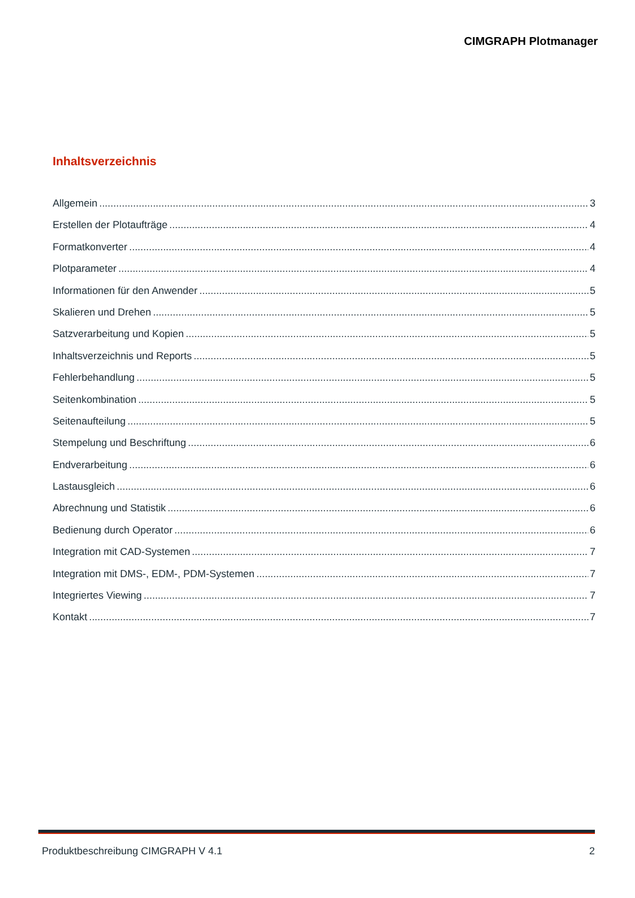CIMGRAPH Plotmanager
Inhaltsverzeichnis
Allgemein 3
Erstellen der Plotaufträge 4
Formatkonverter 4
Plotparameter 4
Informationen für den Anwender 5
Skalieren und Drehen 5
Satzverarbeitung und Kopien 5
Inhaltsverzeichnis und Reports 5
Fehlerbehandlung 5
Seitenkombination 5
Seitenaufteilung 5
Stempelung und Beschriftung 6
Endverarbeitung 6
Lastausgleich 6
Abrechnung und Statistik 6
Bedienung durch Operator 6
Integration mit CAD-Systemen 7
Integration mit DMS-, EDM-, PDM-Systemen 7
Integriertes Viewing 7
Kontakt 7
Produktbeschreibung CIMGRAPH V 4.1 2